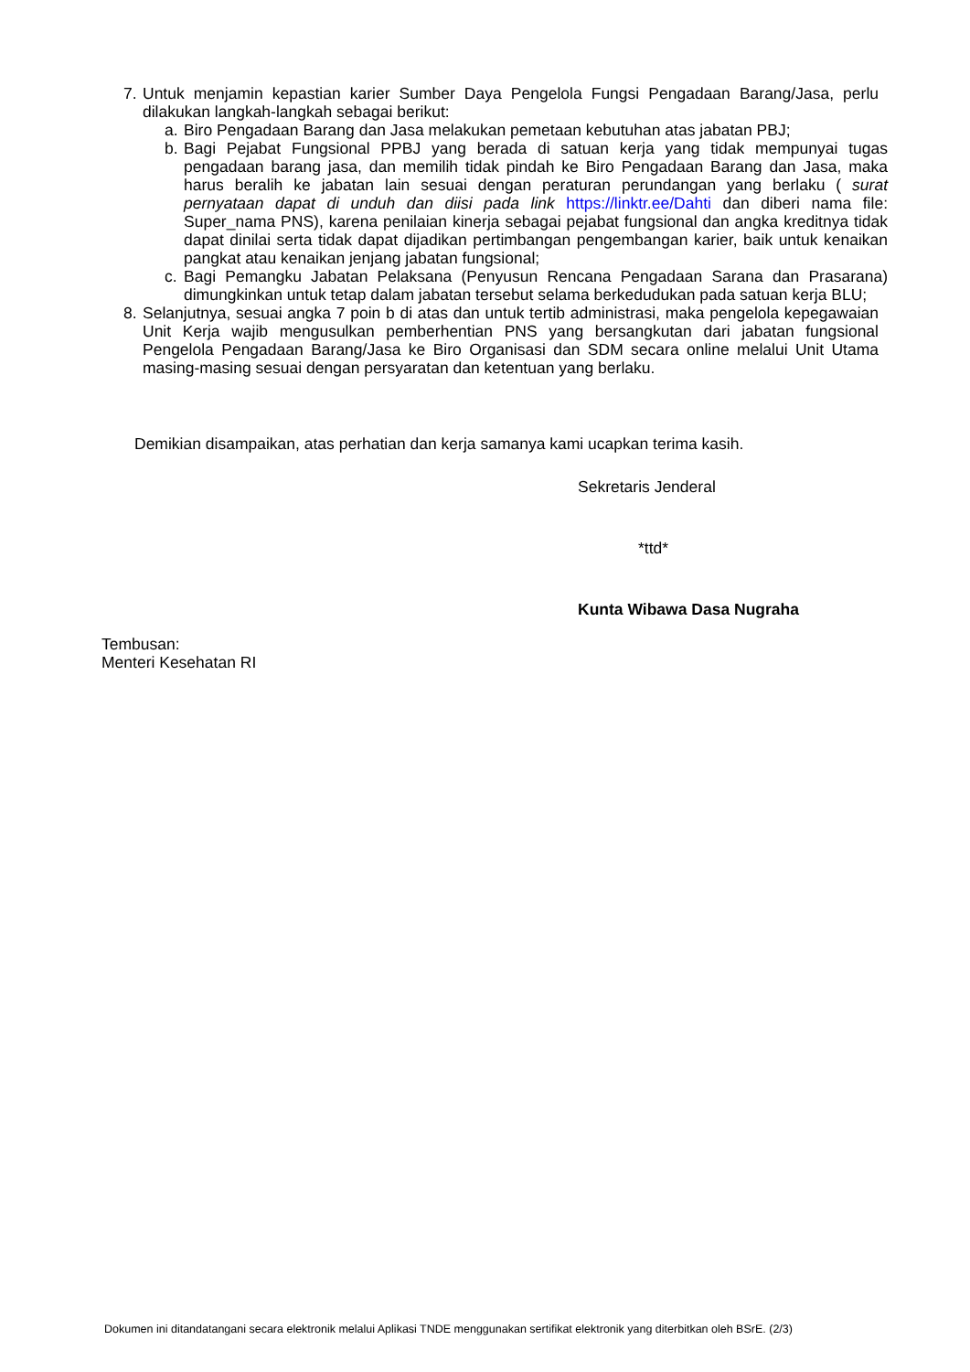7. Untuk menjamin kepastian karier Sumber Daya Pengelola Fungsi Pengadaan Barang/Jasa, perlu dilakukan langkah-langkah sebagai berikut:
a. Biro Pengadaan Barang dan Jasa melakukan pemetaan kebutuhan atas jabatan PBJ;
b. Bagi Pejabat Fungsional PPBJ yang berada di satuan kerja yang tidak mempunyai tugas pengadaan barang jasa, dan memilih tidak pindah ke Biro Pengadaan Barang dan Jasa, maka harus beralih ke jabatan lain sesuai dengan peraturan perundangan yang berlaku ( surat pernyataan dapat di unduh dan diisi pada link https://linktr.ee/Dahti dan diberi nama file: Super_nama PNS), karena penilaian kinerja sebagai pejabat fungsional dan angka kreditnya tidak dapat dinilai serta tidak dapat dijadikan pertimbangan pengembangan karier, baik untuk kenaikan pangkat atau kenaikan jenjang jabatan fungsional;
c. Bagi Pemangku Jabatan Pelaksana (Penyusun Rencana Pengadaan Sarana dan Prasarana) dimungkinkan untuk tetap dalam jabatan tersebut selama berkedudukan pada satuan kerja BLU;
8. Selanjutnya, sesuai angka 7 poin b di atas dan untuk tertib administrasi, maka pengelola kepegawaian Unit Kerja wajib mengusulkan pemberhentian PNS yang bersangkutan dari jabatan fungsional Pengelola Pengadaan Barang/Jasa ke Biro Organisasi dan SDM secara online melalui Unit Utama masing-masing sesuai dengan persyaratan dan ketentuan yang berlaku.
Demikian disampaikan, atas perhatian dan kerja samanya kami ucapkan terima kasih.
Sekretaris Jenderal
*ttd*
Kunta Wibawa Dasa Nugraha
Tembusan:
Menteri Kesehatan RI
Dokumen ini ditandatangani secara elektronik melalui Aplikasi TNDE menggunakan sertifikat elektronik yang diterbitkan oleh BSrE. (2/3)